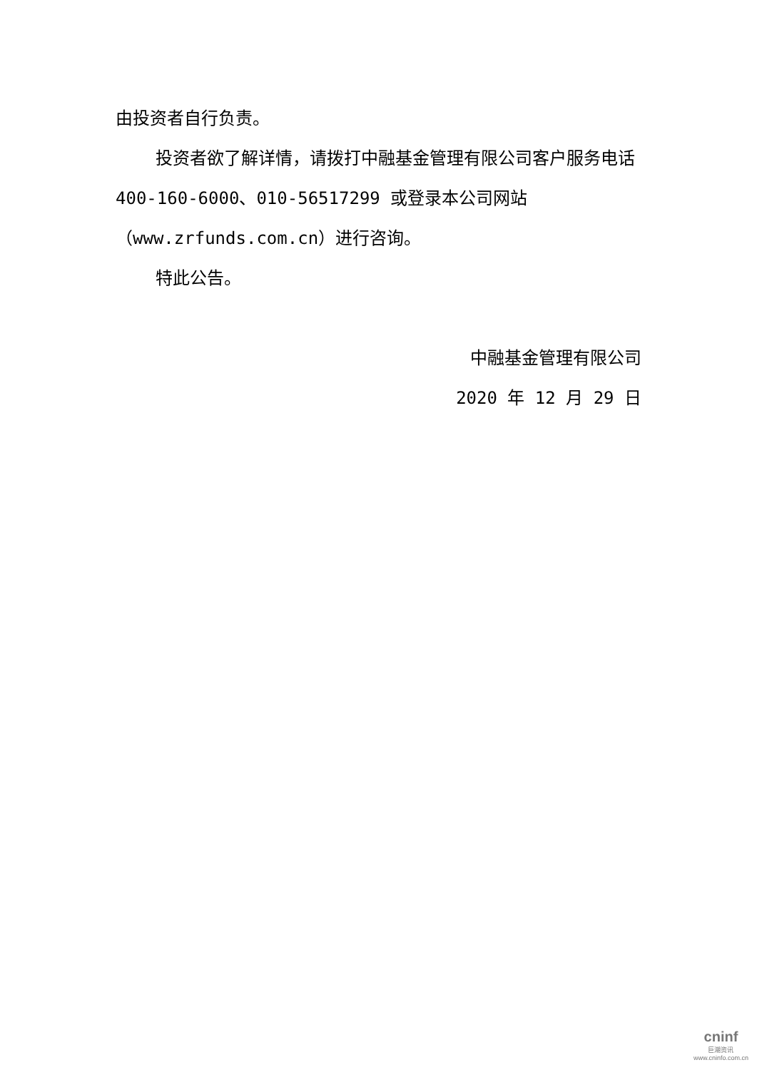由投资者自行负责。
投资者欲了解详情，请拨打中融基金管理有限公司客户服务电话 400-160-6000、010-56517299 或登录本公司网站（www.zrfunds.com.cn）进行咨询。
特此公告。
中融基金管理有限公司
2020 年 12 月 29 日
cninf
巨潮资讯
www.cninfo.com.cn